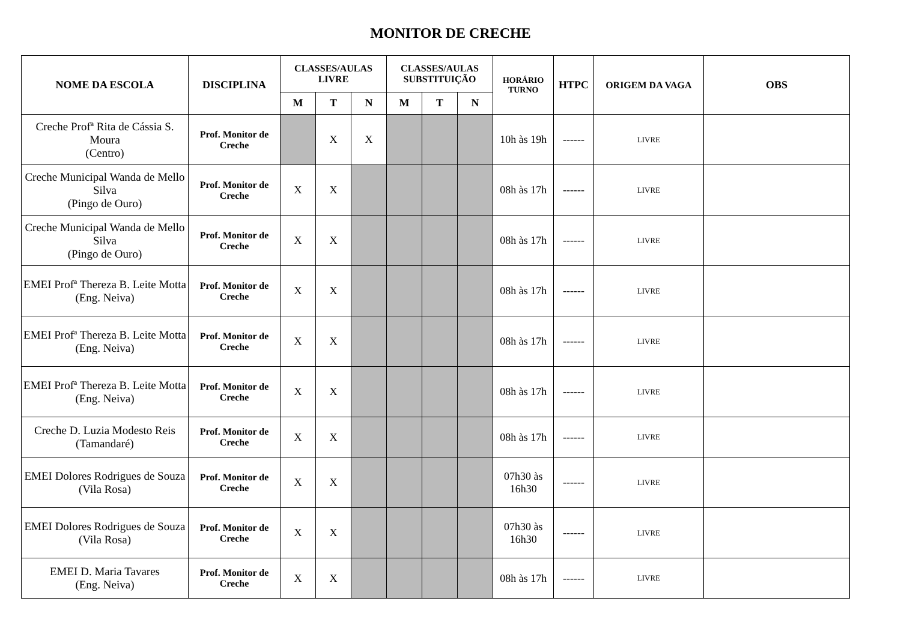MONITOR DE CRECHE
| NOME DA ESCOLA | DISCIPLINA | CLASSES/AULAS LIVRE | | | CLASSES/AULAS SUBSTITUIÇÃO | | | HORÁRIO TURNO | HTPC | ORIGEM DA VAGA | OBS |
| --- | --- | --- | --- | --- | --- | --- | --- | --- | --- | --- | --- |
| | | M | T | N | M | T | N | | | | |
| Creche Profª Rita de Cássia S. Moura (Centro) | Prof. Monitor de Creche | | X | X | | | | 10h às 19h | ------ | LIVRE | |
| Creche Municipal Wanda de Mello Silva (Pingo de Ouro) | Prof. Monitor de Creche | X | X | | | | | 08h às 17h | ------ | LIVRE | |
| Creche Municipal Wanda de Mello Silva (Pingo de Ouro) | Prof. Monitor de Creche | X | X | | | | | 08h às 17h | ------ | LIVRE | |
| EMEI Profª Thereza B. Leite Motta (Eng. Neiva) | Prof. Monitor de Creche | X | X | | | | | 08h às 17h | ------ | LIVRE | |
| EMEI Profª Thereza B. Leite Motta (Eng. Neiva) | Prof. Monitor de Creche | X | X | | | | | 08h às 17h | ------ | LIVRE | |
| EMEI Profª Thereza B. Leite Motta (Eng. Neiva) | Prof. Monitor de Creche | X | X | | | | | 08h às 17h | ------ | LIVRE | |
| Creche D. Luzia Modesto Reis (Tamandaré) | Prof. Monitor de Creche | X | X | | | | | 08h às 17h | ------ | LIVRE | |
| EMEI Dolores Rodrigues de Souza (Vila Rosa) | Prof. Monitor de Creche | X | X | | | | | 07h30 às 16h30 | ------ | LIVRE | |
| EMEI Dolores Rodrigues de Souza (Vila Rosa) | Prof. Monitor de Creche | X | X | | | | | 07h30 às 16h30 | ------ | LIVRE | |
| EMEI D. Maria Tavares (Eng. Neiva) | Prof. Monitor de Creche | X | X | | | | | 08h às 17h | ------ | LIVRE | |